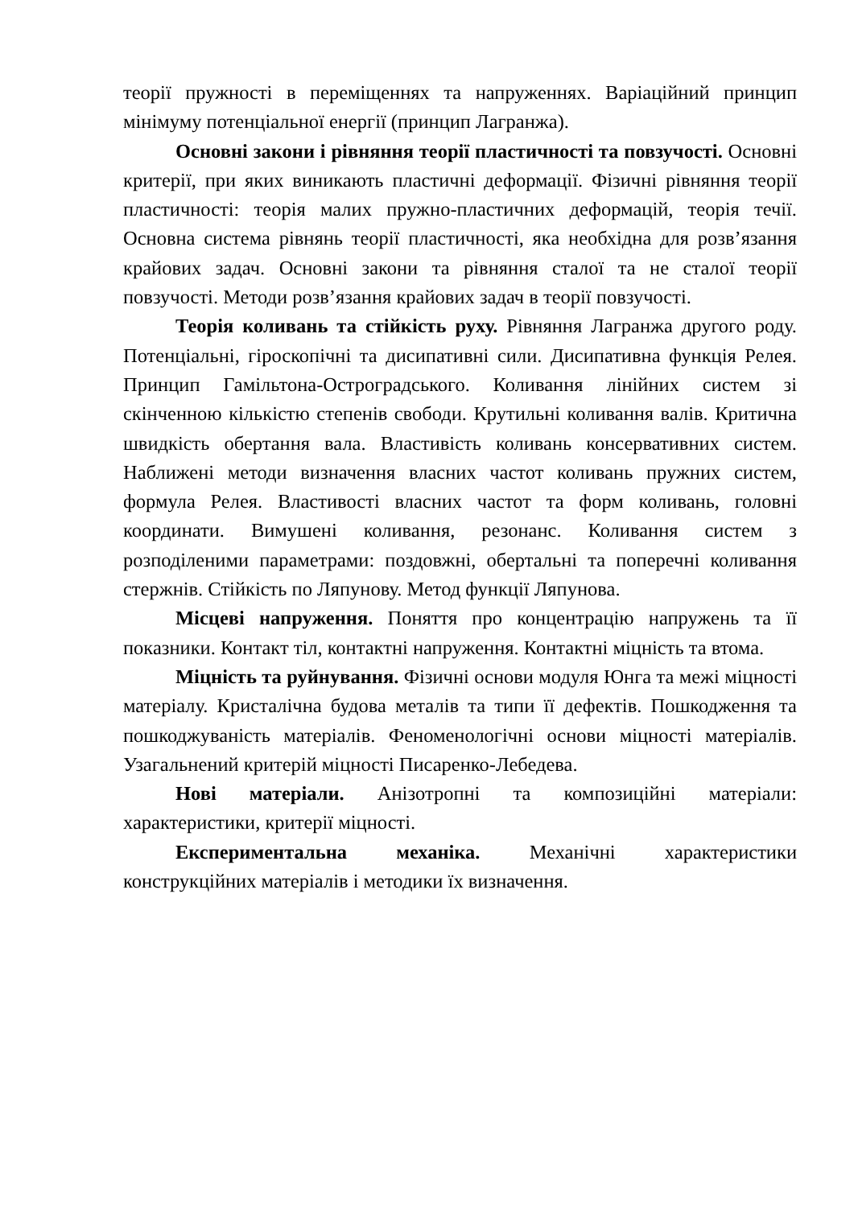теорії пружності в переміщеннях та напруженнях. Варіаційний принцип мінімуму потенціальної енергії (принцип Лагранжа).
Основні закони і рівняння теорії пластичності та повзучості. Основні критерії, при яких виникають пластичні деформації. Фізичні рівняння теорії пластичності: теорія малих пружно-пластичних деформацій, теорія течії. Основна система рівнянь теорії пластичності, яка необхідна для розв’язання крайових задач. Основні закони та рівняння сталої та не сталої теорії повзучості. Методи розв’язання крайових задач в теорії повзучості.
Теорія коливань та стійкість руху. Рівняння Лагранжа другого роду. Потенціальні, гіроскопічні та дисипативні сили. Дисипативна функція Релея. Принцип Гамільтона-Остроградського. Коливання лінійних систем зі скінченною кількістю степенів свободи. Крутильні коливання валів. Критична швидкість обертання вала. Властивість коливань консервативних систем. Наближені методи визначення власних частот коливань пружних систем, формула Релея. Властивості власних частот та форм коливань, головні координати. Вимушені коливання, резонанс. Коливання систем з розподіленими параметрами: поздовжні, обертальні та поперечні коливання стержнів. Стійкість по Ляпунову. Метод функції Ляпунова.
Місцеві напруження. Поняття про концентрацію напружень та її показники. Контакт тіл, контактні напруження. Контактні міцність та втома.
Міцність та руйнування. Фізичні основи модуля Юнга та межі міцності матеріалу. Кристалічна будова металів та типи її дефектів. Пошкодження та пошкоджуваність матеріалів. Феноменологічні основи міцності матеріалів. Узагальнений критерій міцності Писаренко-Лебедева.
Нові матеріали. Анізотропні та композиційні матеріали: характеристики, критерії міцності.
Експериментальна механіка. Механічні характеристики конструкційних матеріалів і методики їх визначення.